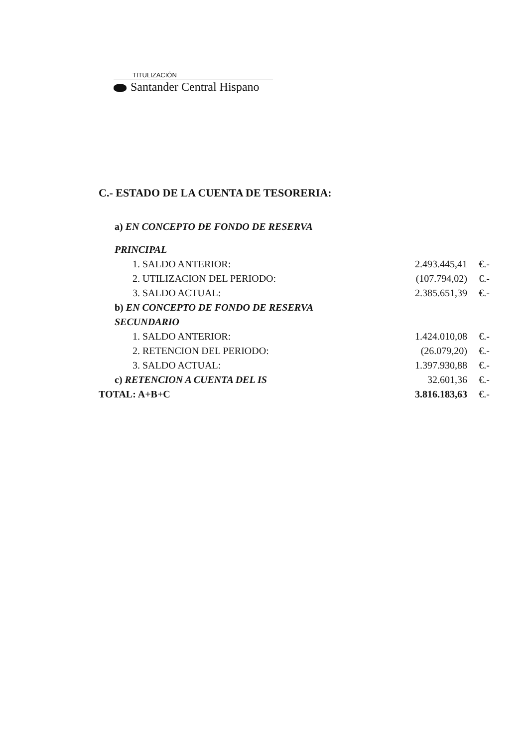TITULIZACIÓN
Santander Central Hispano
C.- ESTADO DE LA CUENTA DE TESORERIA:
| a) EN CONCEPTO DE FONDO DE RESERVA | | |
| PRINCIPAL | | |
| 1. SALDO ANTERIOR: | 2.493.445,41 | €.- |
| 2. UTILIZACION DEL PERIODO: | (107.794,02) | €.- |
| 3. SALDO ACTUAL: | 2.385.651,39 | €.- |
| b) EN CONCEPTO DE FONDO DE RESERVA | | |
| SECUNDARIO | | |
| 1. SALDO ANTERIOR: | 1.424.010,08 | €.- |
| 2. RETENCION DEL PERIODO: | (26.079,20) | €.- |
| 3. SALDO ACTUAL: | 1.397.930,88 | €.- |
| c) RETENCION A CUENTA DEL IS | 32.601,36 | €.- |
| TOTAL: A+B+C | 3.816.183,63 | €.- |